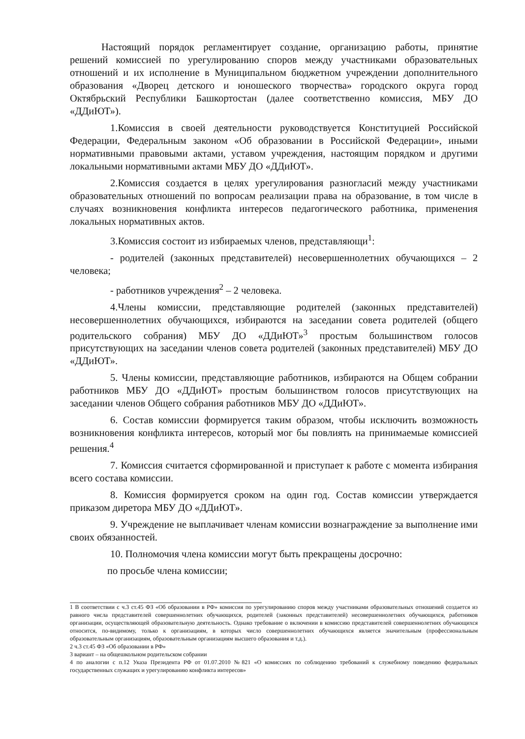Настоящий порядок регламентирует создание, организацию работы, принятие решений комиссией по урегулированию споров между участниками образовательных отношений и их исполнение в Муниципальном бюджетном учреждении дополнительного образования «Дворец детского и юношеского творчества» городского округа город Октябрьский Республики Башкортостан (далее соответственно комиссия, МБУ ДО «ДДиЮТ»).
1.Комиссия в своей деятельности руководствуется Конституцией Российской Федерации, Федеральным законом «Об образовании в Российской Федерации», иными нормативными правовыми актами, уставом учреждения, настоящим порядком и другими локальными нормативными актами МБУ ДО «ДДиЮТ».
2.Комиссия создается в целях урегулирования разногласий между участниками образовательных отношений по вопросам реализации права на образование, в том числе в случаях возникновения конфликта интересов педагогического работника, применения локальных нормативных актов.
3.Комиссия состоит из избираемых членов, представляющи<sup>1</sup>:
- родителей (законных представителей) несовершеннолетних обучающихся – 2 человека;
- работников учреждения<sup>2</sup> – 2 человека.
4.Члены комиссии, представляющие родителей (законных представителей) несовершеннолетних обучающихся, избираются на заседании совета родителей (общего родительского собрания) МБУ ДО «ДДиЮТ»<sup>3</sup> простым большинством голосов присутствующих на заседании членов совета родителей (законных представителей) МБУ ДО «ДДиЮТ».
5. Члены комиссии, представляющие работников, избираются на Общем собрании работников МБУ ДО «ДДиЮТ» простым большинством голосов присутствующих на заседании членов Общего собрания работников МБУ ДО «ДДиЮТ».
6. Состав комиссии формируется таким образом, чтобы исключить возможность возникновения конфликта интересов, который мог бы повлиять на принимаемые комиссией решения.<sup>4</sup>
7. Комиссия считается сформированной и приступает к работе с момента избирания всего состава комиссии.
8. Комиссия формируется сроком на один год. Состав комиссии утверждается приказом диретора МБУ ДО «ДДиЮТ».
9. Учреждение не выплачивает членам комиссии вознаграждение за выполнение ими своих обязанностей.
10. Полномочия члена комиссии могут быть прекращены досрочно:
по просьбе члена комиссии;
1 В соответствии с ч.3 ст.45 ФЗ «Об образовании в РФ» комиссия по урегулированию споров между участниками образовательных отношений создается из равного числа представителей совершеннолетних обучающихся, родителей (законных представителей) несовершеннолетних обучающихся, работников организации, осуществляющей образовательную деятельность. Однако требование о включении в комиссию представителей совершеннолетних обучающихся относится, по-видимому, только к организациям, в которых число совершеннолетних обучающихся является значительным (профессиональным образовательным организациям, образовательным организациям высшего образования и т.д.).
2 ч.3 ст.45 ФЗ «Об образовании в РФ»
3 вариант – на общешкольном родительском собрании
4 по аналогии с п.12 Указа Президента РФ от 01.07.2010 №821 «О комиссиях по соблюдению требований к служебному поведению федеральных государственных служащих и урегулированию конфликта интересов»